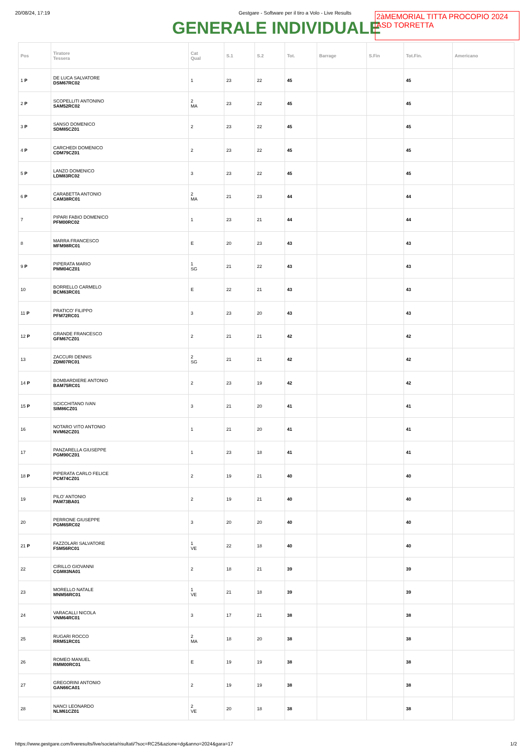20/08/24, 17:19 Gestgare - Software per il tiro a Volo - Live Results
GENERALE INDIVIDUALE
2àMEMORIAL TITTA PROCOPIO 2024
ASD TORRETTA
| Pos | Tiratore Tessera | Cat Qual | S.1 | S.2 | Tot. | Barrage | S.Fin | Tot.Fin. | Americano |
| --- | --- | --- | --- | --- | --- | --- | --- | --- | --- |
| 1 P | DE LUCA SALVATORE DSM67RC02 | 1 | 23 | 22 | 45 | | | 45 | |
| 2 P | SCOPELLITI ANTONINO SAM52RC02 | 2 MA | 23 | 22 | 45 | | | 45 | |
| 3 P | SANSO DOMENICO SDM85CZ01 | 2 | 23 | 22 | 45 | | | 45 | |
| 4 P | CARCHEDI DOMENICO CDM79CZ01 | 2 | 23 | 22 | 45 | | | 45 | |
| 5 P | LANZO DOMENICO LDM83RC02 | 3 | 23 | 22 | 45 | | | 45 | |
| 6 P | CARABETTA ANTONIO CAM38RC01 | 2 MA | 21 | 23 | 44 | | | 44 | |
| 7 | PIPARI FABIO DOMENICO PFM00RC02 | 1 | 23 | 21 | 44 | | | 44 | |
| 8 | MARRA FRANCESCO MFM98RC01 | E | 20 | 23 | 43 | | | 43 | |
| 9 P | PIPERATA MARIO PMM04CZ01 | 1 SG | 21 | 22 | 43 | | | 43 | |
| 10 | BORRELLO CARMELO BCM63RC01 | E | 22 | 21 | 43 | | | 43 | |
| 11 P | PRATICO' FILIPPO PFM72RC01 | 3 | 23 | 20 | 43 | | | 43 | |
| 12 P | GRANDE FRANCESCO GFM67CZ01 | 2 | 21 | 21 | 42 | | | 42 | |
| 13 | ZACCURI DENNIS ZDM07RC01 | 2 SG | 21 | 21 | 42 | | | 42 | |
| 14 P | BOMBARDIERE ANTONIO BAM75RC01 | 2 | 23 | 19 | 42 | | | 42 | |
| 15 P | SCICCHITANO IVAN SIM86CZ01 | 3 | 21 | 20 | 41 | | | 41 | |
| 16 | NOTARO VITO ANTONIO NVM62CZ01 | 1 | 21 | 20 | 41 | | | 41 | |
| 17 | PANZARELLA GIUSEPPE PGM90CZ01 | 1 | 23 | 18 | 41 | | | 41 | |
| 18 P | PIPERATA CARLO FELICE PCM74CZ01 | 2 | 19 | 21 | 40 | | | 40 | |
| 19 | PILO' ANTONIO PAM73BA01 | 2 | 19 | 21 | 40 | | | 40 | |
| 20 | PERRONE GIUSEPPE PGM65RC02 | 3 | 20 | 20 | 40 | | | 40 | |
| 21 P | FAZZOLARI SALVATORE FSM56RC01 | 1 VE | 22 | 18 | 40 | | | 40 | |
| 22 | CIRILLO GIOVANNI CGM83NA01 | 2 | 18 | 21 | 39 | | | 39 | |
| 23 | MORELLO NATALE MNM56RC01 | 1 VE | 21 | 18 | 39 | | | 39 | |
| 24 | VARACALLI NICOLA VNM64RC01 | 3 | 17 | 21 | 38 | | | 38 | |
| 25 | RUGARI ROCCO RRM51RC01 | 2 MA | 18 | 20 | 38 | | | 38 | |
| 26 | ROMEO MANUEL RMM00RC01 | E | 19 | 19 | 38 | | | 38 | |
| 27 | GREGORINI ANTONIO GAN66CA01 | 2 | 19 | 19 | 38 | | | 38 | |
| 28 | NANCI LEONARDO NLM61CZ01 | 2 VE | 20 | 18 | 38 | | | 38 | |
https://www.gestgare.com/liveresults/live/societa/risultati/?soc=RC25&azione=dg&anno=2024&gara=17 1/2